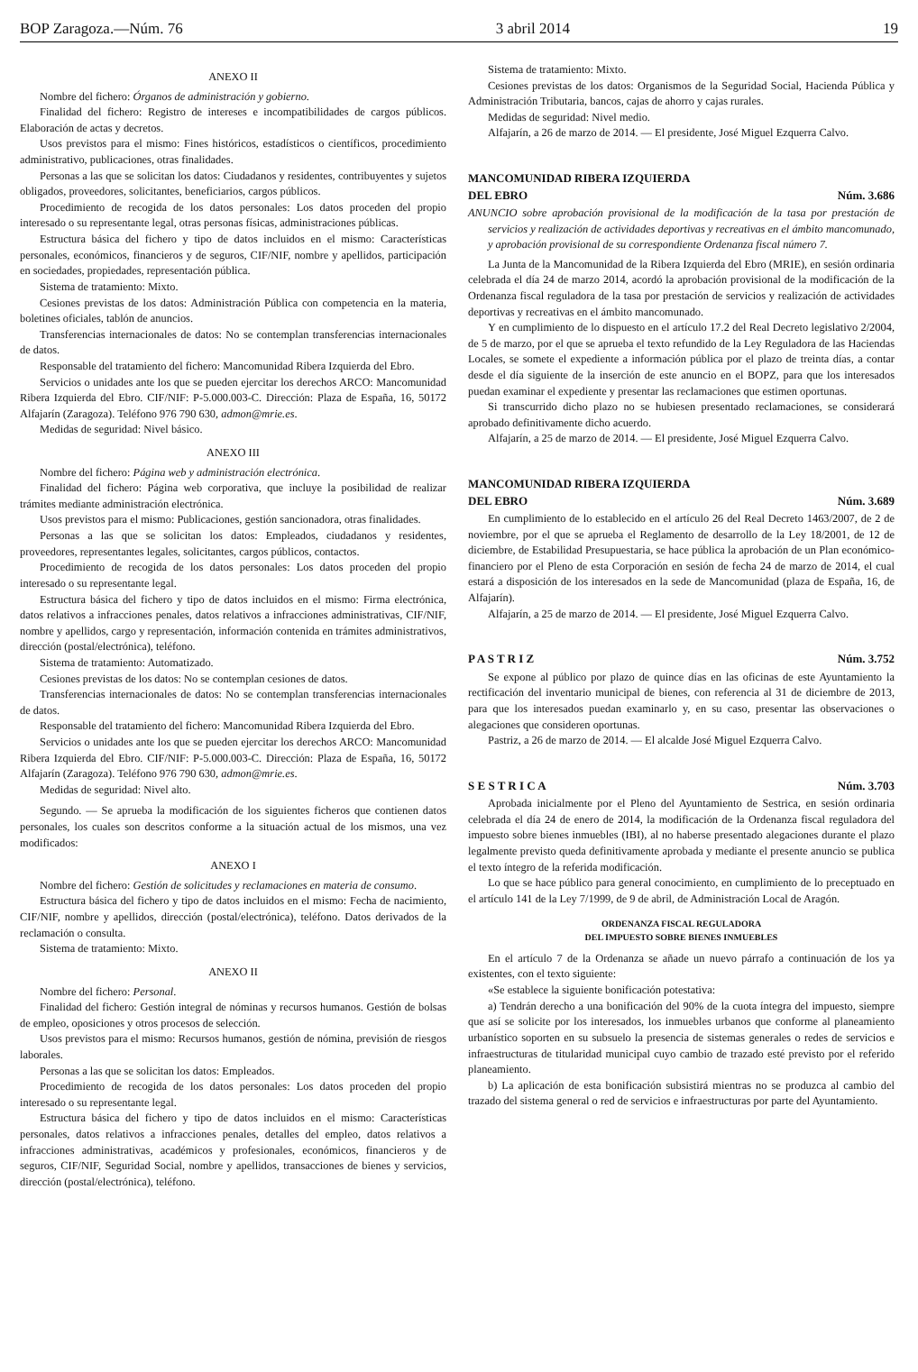BOP Zaragoza.—Núm. 76 3 abril 2014 19
ANEXO II
Nombre del fichero: Órganos de administración y gobierno.
Finalidad del fichero: Registro de intereses e incompatibilidades de cargos públicos. Elaboración de actas y decretos.
Usos previstos para el mismo: Fines históricos, estadísticos o científicos, procedimiento administrativo, publicaciones, otras finalidades.
Personas a las que se solicitan los datos: Ciudadanos y residentes, contribuyentes y sujetos obligados, proveedores, solicitantes, beneficiarios, cargos públicos.
Procedimiento de recogida de los datos personales: Los datos proceden del propio interesado o su representante legal, otras personas físicas, administraciones públicas.
Estructura básica del fichero y tipo de datos incluidos en el mismo: Características personales, económicos, financieros y de seguros, CIF/NIF, nombre y apellidos, participación en sociedades, propiedades, representación pública.
Sistema de tratamiento: Mixto.
Cesiones previstas de los datos: Administración Pública con competencia en la materia, boletines oficiales, tablón de anuncios.
Transferencias internacionales de datos: No se contemplan transferencias internacionales de datos.
Responsable del tratamiento del fichero: Mancomunidad Ribera Izquierda del Ebro.
Servicios o unidades ante los que se pueden ejercitar los derechos ARCO: Mancomunidad Ribera Izquierda del Ebro. CIF/NIF: P-5.000.003-C. Dirección: Plaza de España, 16, 50172 Alfajarín (Zaragoza). Teléfono 976 790 630, admon@mrie.es.
Medidas de seguridad: Nivel básico.
ANEXO III
Nombre del fichero: Página web y administración electrónica.
Finalidad del fichero: Página web corporativa, que incluye la posibilidad de realizar trámites mediante administración electrónica.
Usos previstos para el mismo: Publicaciones, gestión sancionadora, otras finalidades.
Personas a las que se solicitan los datos: Empleados, ciudadanos y residentes, proveedores, representantes legales, solicitantes, cargos públicos, contactos.
Procedimiento de recogida de los datos personales: Los datos proceden del propio interesado o su representante legal.
Estructura básica del fichero y tipo de datos incluidos en el mismo: Firma electrónica, datos relativos a infracciones penales, datos relativos a infracciones administrativas, CIF/NIF, nombre y apellidos, cargo y representación, información contenida en trámites administrativos, dirección (postal/electrónica), teléfono.
Sistema de tratamiento: Automatizado.
Cesiones previstas de los datos: No se contemplan cesiones de datos.
Transferencias internacionales de datos: No se contemplan transferencias internacionales de datos.
Responsable del tratamiento del fichero: Mancomunidad Ribera Izquierda del Ebro.
Servicios o unidades ante los que se pueden ejercitar los derechos ARCO: Mancomunidad Ribera Izquierda del Ebro. CIF/NIF: P-5.000.003-C. Dirección: Plaza de España, 16, 50172 Alfajarín (Zaragoza). Teléfono 976 790 630, admon@mrie.es.
Medidas de seguridad: Nivel alto.
Segundo. — Se aprueba la modificación de los siguientes ficheros que contienen datos personales, los cuales son descritos conforme a la situación actual de los mismos, una vez modificados:
ANEXO I
Nombre del fichero: Gestión de solicitudes y reclamaciones en materia de consumo.
Estructura básica del fichero y tipo de datos incluidos en el mismo: Fecha de nacimiento, CIF/NIF, nombre y apellidos, dirección (postal/electrónica), teléfono. Datos derivados de la reclamación o consulta.
Sistema de tratamiento: Mixto.
ANEXO II
Nombre del fichero: Personal.
Finalidad del fichero: Gestión integral de nóminas y recursos humanos. Gestión de bolsas de empleo, oposiciones y otros procesos de selección.
Usos previstos para el mismo: Recursos humanos, gestión de nómina, previsión de riesgos laborales.
Personas a las que se solicitan los datos: Empleados.
Procedimiento de recogida de los datos personales: Los datos proceden del propio interesado o su representante legal.
Estructura básica del fichero y tipo de datos incluidos en el mismo: Características personales, datos relativos a infracciones penales, detalles del empleo, datos relativos a infracciones administrativas, académicos y profesionales, económicos, financieros y de seguros, CIF/NIF, Seguridad Social, nombre y apellidos, transacciones de bienes y servicios, dirección (postal/electrónica), teléfono.
Sistema de tratamiento: Mixto.
Cesiones previstas de los datos: Organismos de la Seguridad Social, Hacienda Pública y Administración Tributaria, bancos, cajas de ahorro y cajas rurales.
Medidas de seguridad: Nivel medio.
Alfajarín, a 26 de marzo de 2014. — El presidente, José Miguel Ezquerra Calvo.
MANCOMUNIDAD RIBERA IZQUIERDA
DEL EBRO Núm. 3.686
ANUNCIO sobre aprobación provisional de la modificación de la tasa por prestación de servicios y realización de actividades deportivas y recreativas en el ámbito mancomunado, y aprobación provisional de su correspondiente Ordenanza fiscal número 7.
La Junta de la Mancomunidad de la Ribera Izquierda del Ebro (MRIE), en sesión ordinaria celebrada el día 24 de marzo 2014, acordó la aprobación provisional de la modificación de la Ordenanza fiscal reguladora de la tasa por prestación de servicios y realización de actividades deportivas y recreativas en el ámbito mancomunado.
Y en cumplimiento de lo dispuesto en el artículo 17.2 del Real Decreto legislativo 2/2004, de 5 de marzo, por el que se aprueba el texto refundido de la Ley Reguladora de las Haciendas Locales, se somete el expediente a información pública por el plazo de treinta días, a contar desde el día siguiente de la inserción de este anuncio en el BOPZ, para que los interesados puedan examinar el expediente y presentar las reclamaciones que estimen oportunas.
Si transcurrido dicho plazo no se hubiesen presentado reclamaciones, se considerará aprobado definitivamente dicho acuerdo.
Alfajarín, a 25 de marzo de 2014. — El presidente, José Miguel Ezquerra Calvo.
MANCOMUNIDAD RIBERA IZQUIERDA
DEL EBRO Núm. 3.689
En cumplimiento de lo establecido en el artículo 26 del Real Decreto 1463/2007, de 2 de noviembre, por el que se aprueba el Reglamento de desarrollo de la Ley 18/2001, de 12 de diciembre, de Estabilidad Presupuestaria, se hace pública la aprobación de un Plan económico-financiero por el Pleno de esta Corporación en sesión de fecha 24 de marzo de 2014, el cual estará a disposición de los interesados en la sede de Mancomunidad (plaza de España, 16, de Alfajarín).
Alfajarín, a 25 de marzo de 2014. — El presidente, José Miguel Ezquerra Calvo.
P A S T R I Z Núm. 3.752
Se expone al público por plazo de quince días en las oficinas de este Ayuntamiento la rectificación del inventario municipal de bienes, con referencia al 31 de diciembre de 2013, para que los interesados puedan examinarlo y, en su caso, presentar las observaciones o alegaciones que consideren oportunas.
Pastriz, a 26 de marzo de 2014. — El alcalde José Miguel Ezquerra Calvo.
S E S T R I C A Núm. 3.703
Aprobada inicialmente por el Pleno del Ayuntamiento de Sestrica, en sesión ordinaria celebrada el día 24 de enero de 2014, la modificación de la Ordenanza fiscal reguladora del impuesto sobre bienes inmuebles (IBI), al no haberse presentado alegaciones durante el plazo legalmente previsto queda definitivamente aprobada y mediante el presente anuncio se publica el texto íntegro de la referida modificación.
Lo que se hace público para general conocimiento, en cumplimiento de lo preceptuado en el artículo 141 de la Ley 7/1999, de 9 de abril, de Administración Local de Aragón.
ORDENANZA FISCAL REGULADORA
DEL IMPUESTO SOBRE BIENES INMUEBLES
En el artículo 7 de la Ordenanza se añade un nuevo párrafo a continuación de los ya existentes, con el texto siguiente:
«Se establece la siguiente bonificación potestativa:
a) Tendrán derecho a una bonificación del 90% de la cuota íntegra del impuesto, siempre que así se solicite por los interesados, los inmuebles urbanos que conforme al planeamiento urbanístico soporten en su subsuelo la presencia de sistemas generales o redes de servicios e infraestructuras de titularidad municipal cuyo cambio de trazado esté previsto por el referido planeamiento.
b) La aplicación de esta bonificación subsistirá mientras no se produzca al cambio del trazado del sistema general o red de servicios e infraestructuras por parte del Ayuntamiento.